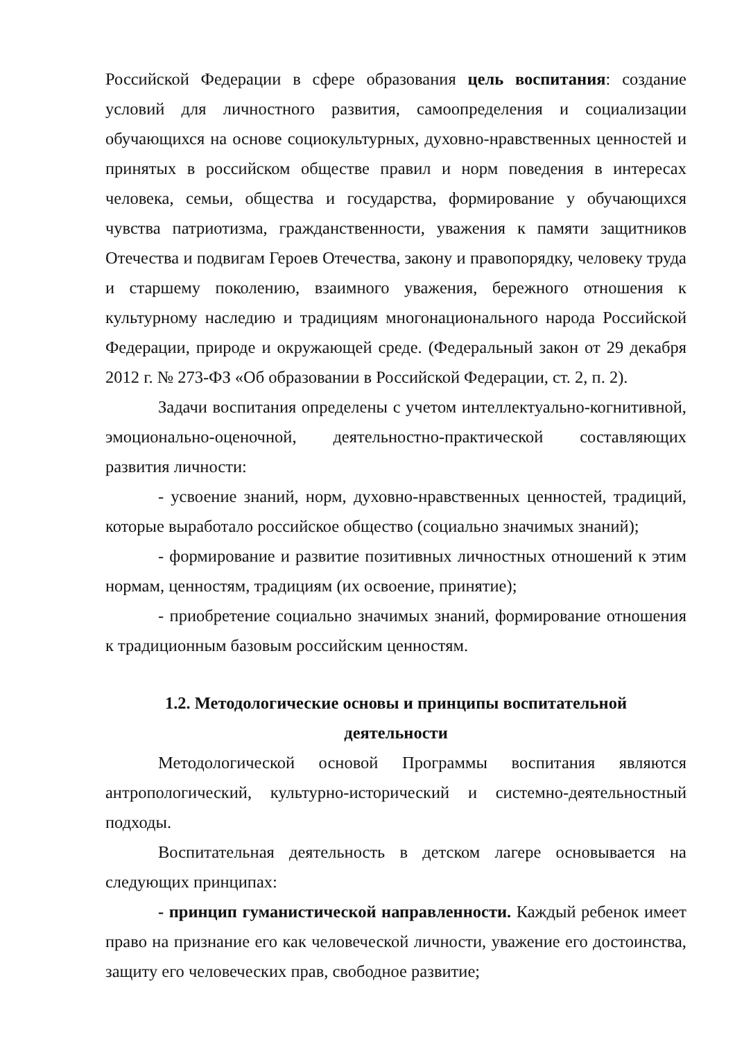Российской Федерации в сфере образования цель воспитания: создание условий для личностного развития, самоопределения и социализации обучающихся на основе социокультурных, духовно-нравственных ценностей и принятых в российском обществе правил и норм поведения в интересах человека, семьи, общества и государства, формирование у обучающихся чувства патриотизма, гражданственности, уважения к памяти защитников Отечества и подвигам Героев Отечества, закону и правопорядку, человеку труда и старшему поколению, взаимного уважения, бережного отношения к культурному наследию и традициям многонационального народа Российской Федерации, природе и окружающей среде. (Федеральный закон от 29 декабря 2012 г. № 273-ФЗ «Об образовании в Российской Федерации, ст. 2, п. 2).
Задачи воспитания определены с учетом интеллектуально-когнитивной, эмоционально-оценочной, деятельностно-практической составляющих развития личности:
- усвоение знаний, норм, духовно-нравственных ценностей, традиций, которые выработало российское общество (социально значимых знаний);
- формирование и развитие позитивных личностных отношений к этим нормам, ценностям, традициям (их освоение, принятие);
- приобретение социально значимых знаний, формирование отношения к традиционным базовым российским ценностям.
1.2. Методологические основы и принципы воспитательной
деятельности
Методологической основой Программы воспитания являются антропологический, культурно-исторический и системно-деятельностный подходы.
Воспитательная деятельность в детском лагере основывается на следующих принципах:
- принцип гуманистической направленности. Каждый ребенок имеет право на признание его как человеческой личности, уважение его достоинства, защиту его человеческих прав, свободное развитие;